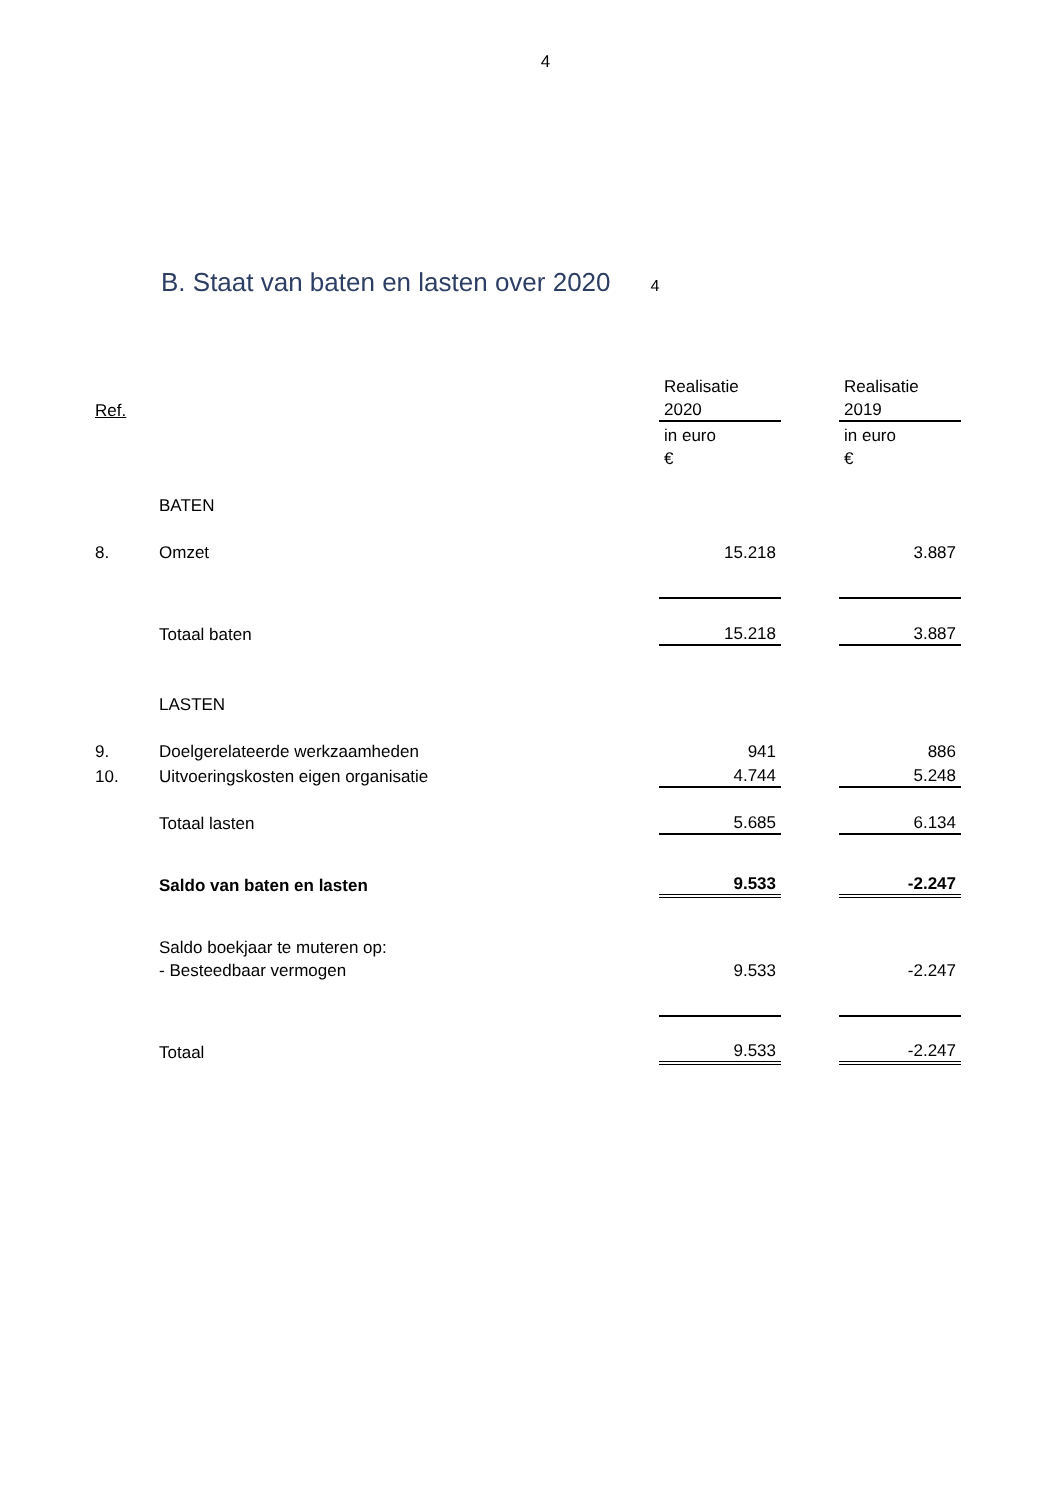4
B. Staat van baten en lasten over 2020 4
| | | Realisatie | | Realisatie |
| Ref. | | 2020 | | 2019 |
| | | in euro | | in euro |
| | | € | | € |
| | BATEN | | | |
| 8. | Omzet | 15.218 | | 3.887 |
| | Totaal baten | 15.218 | | 3.887 |
| | LASTEN | | | |
| 9. | Doelgerelateerde werkzaamheden | 941 | | 886 |
| 10. | Uitvoeringskosten eigen organisatie | 4.744 | | 5.248 |
| | Totaal lasten | 5.685 | | 6.134 |
| | Saldo van baten en lasten | 9.533 | | -2.247 |
| | Saldo boekjaar te muteren op: | | | |
| | - Besteedbaar vermogen | 9.533 | | -2.247 |
| | Totaal | 9.533 | | -2.247 |